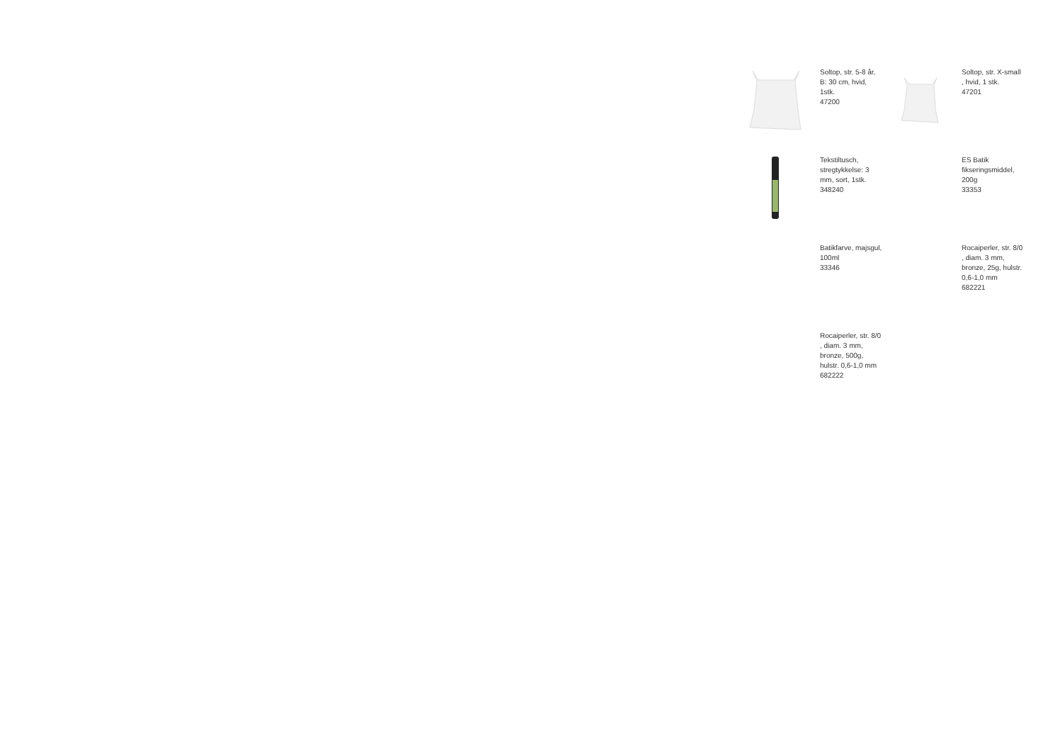Soltop, str. 5-8 år, B: 30 cm, hvid, 1stk.
47200
Soltop, str. X-small , hvid, 1 stk.
47201
Tekstiltusch, stregtykkelse: 3 mm, sort, 1stk.
348240
ES Batik fikseringsmiddel, 200g
33353
Batikfarve, majsgul, 100ml
33346
Rocaiperler, str. 8/0 , diam. 3 mm, bronze, 25g, hulstr. 0,6-1,0 mm
682221
Rocaiperler, str. 8/0 , diam. 3 mm, bronze, 500g, hulstr. 0,6-1,0 mm
682222